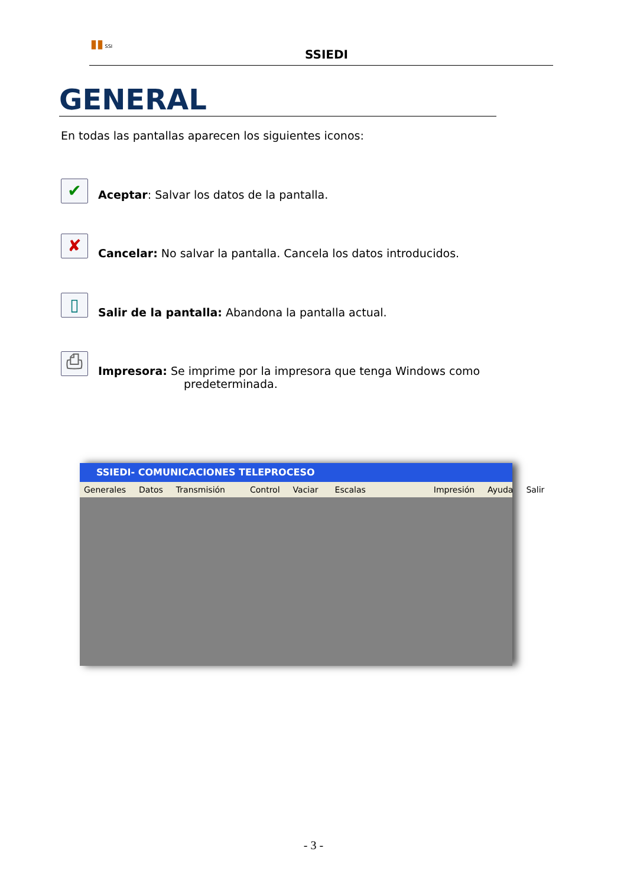▮▮ SSI
SSIEDI
GENERAL
En todas las pantallas aparecen los siguientes iconos:
✔ Aceptar: Salvar los datos de la pantalla.
✘ Cancelar: No salvar la pantalla. Cancela los datos introducidos.
▯ Salir de la pantalla: Abandona la pantalla actual.
⎙
Impresora: Se imprime por la impresora que tenga Windows como
predeterminada.
SSIEDI- COMUNICACIONES TELEPROCESO
Generales Datos Transmisión Control Vaciar Escalas Impresión Ayuda Salir
- 3 -